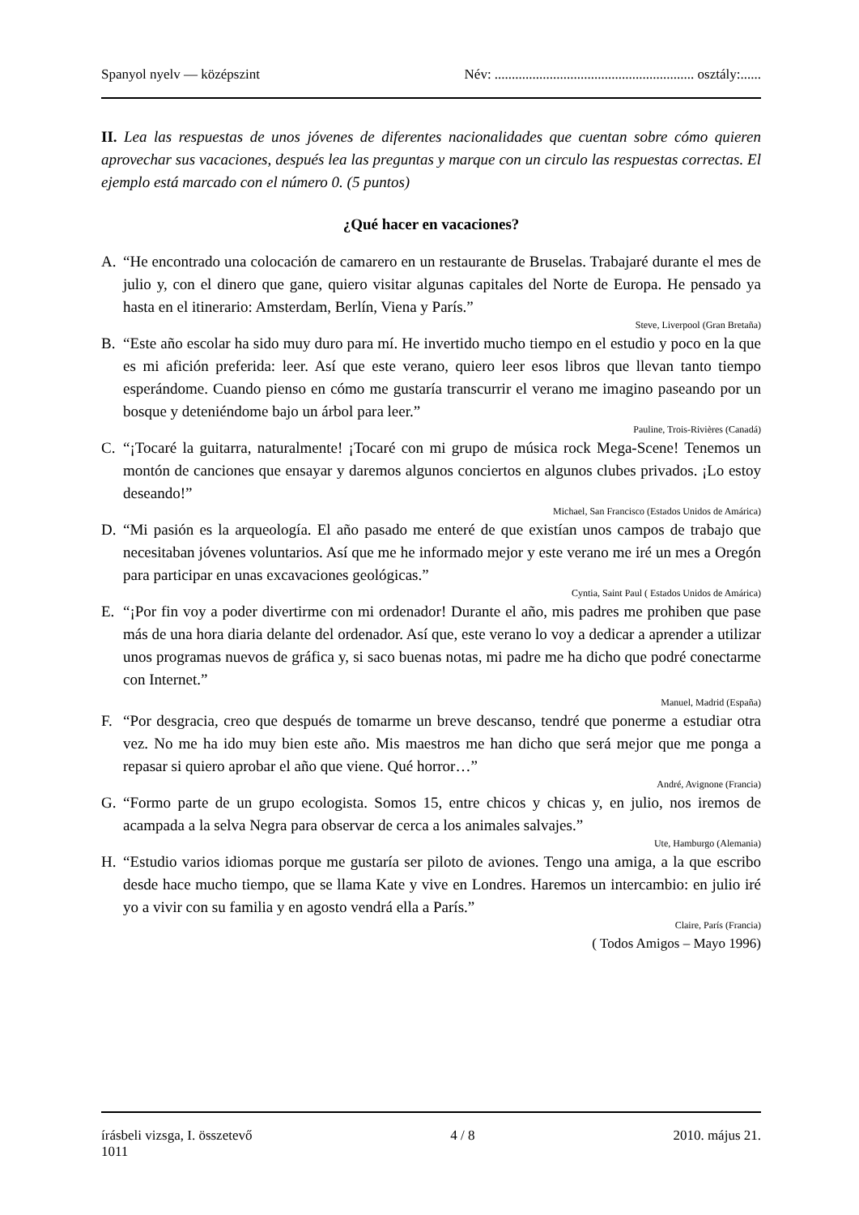Spanyol nyelv — középszint Név: .......................................................... osztály:......
II. Lea las respuestas de unos jóvenes de diferentes nacionalidades que cuentan sobre cómo quieren aprovechar sus vacaciones, después lea las preguntas y marque con un circulo las respuestas correctas. El ejemplo está marcado con el número 0. (5 puntos)
¿Qué hacer en vacaciones?
A. “He encontrado una colocación de camarero en un restaurante de Bruselas. Trabajaré durante el mes de julio y, con el dinero que gane, quiero visitar algunas capitales del Norte de Europa. He pensado ya hasta en el itinerario: Amsterdam, Berlín, Viena y París.”
Steve, Liverpool (Gran Bretaña)
B. “Este año escolar ha sido muy duro para mí. He invertido mucho tiempo en el estudio y poco en la que es mi afición preferida: leer. Así que este verano, quiero leer esos libros que llevan tanto tiempo esperándome. Cuando pienso en cómo me gustaría transcurrir el verano me imagino paseando por un bosque y deteniéndome bajo un árbol para leer.”
Pauline, Trois-Rivières (Canadá)
C. “¡Tocaré la guitarra, naturalmente! ¡Tocaré con mi grupo de música rock Mega-Scene! Tenemos un montón de canciones que ensayar y daremos algunos conciertos en algunos clubes privados. ¡Lo estoy deseando!”
Michael, San Francisco (Estados Unidos de Amárica)
D. “Mi pasión es la arqueología. El año pasado me enteré de que existían unos campos de trabajo que necesitaban jóvenes voluntarios. Así que me he informado mejor y este verano me iré un mes a Oregón para participar en unas excavaciones geológicas.”
Cyntia, Saint Paul ( Estados Unidos de Amárica)
E. “¡Por fin voy a poder divertirme con mi ordenador! Durante el año, mis padres me prohiben que pase más de una hora diaria delante del ordenador. Así que, este verano lo voy a dedicar a aprender a utilizar unos programas nuevos de gráfica y, si saco buenas notas, mi padre me ha dicho que podré conectarme con Internet.”
Manuel, Madrid (España)
F. “Por desgracia, creo que después de tomarme un breve descanso, tendré que ponerme a estudiar otra vez. No me ha ido muy bien este año. Mis maestros me han dicho que será mejor que me ponga a repasar si quiero aprobar el año que viene. Qué horror…”
André, Avignone (Francia)
G. “Formo parte de un grupo ecologista. Somos 15, entre chicos y chicas y, en julio, nos iremos de acampada a la selva Negra para observar de cerca a los animales salvajes.”
Ute, Hamburgo (Alemania)
H. “Estudio varios idiomas porque me gustaría ser piloto de aviones. Tengo una amiga, a la que escribo desde hace mucho tiempo, que se llama Kate y vive en Londres. Haremos un intercambio: en julio iré yo a vivir con su familia y en agosto vendrá ella a París.”
Claire, París (Francia)
( Todos Amigos – Mayo 1996)
írásbeli vizsga, I. összetevő 4 / 8 2010. május 21.
1011